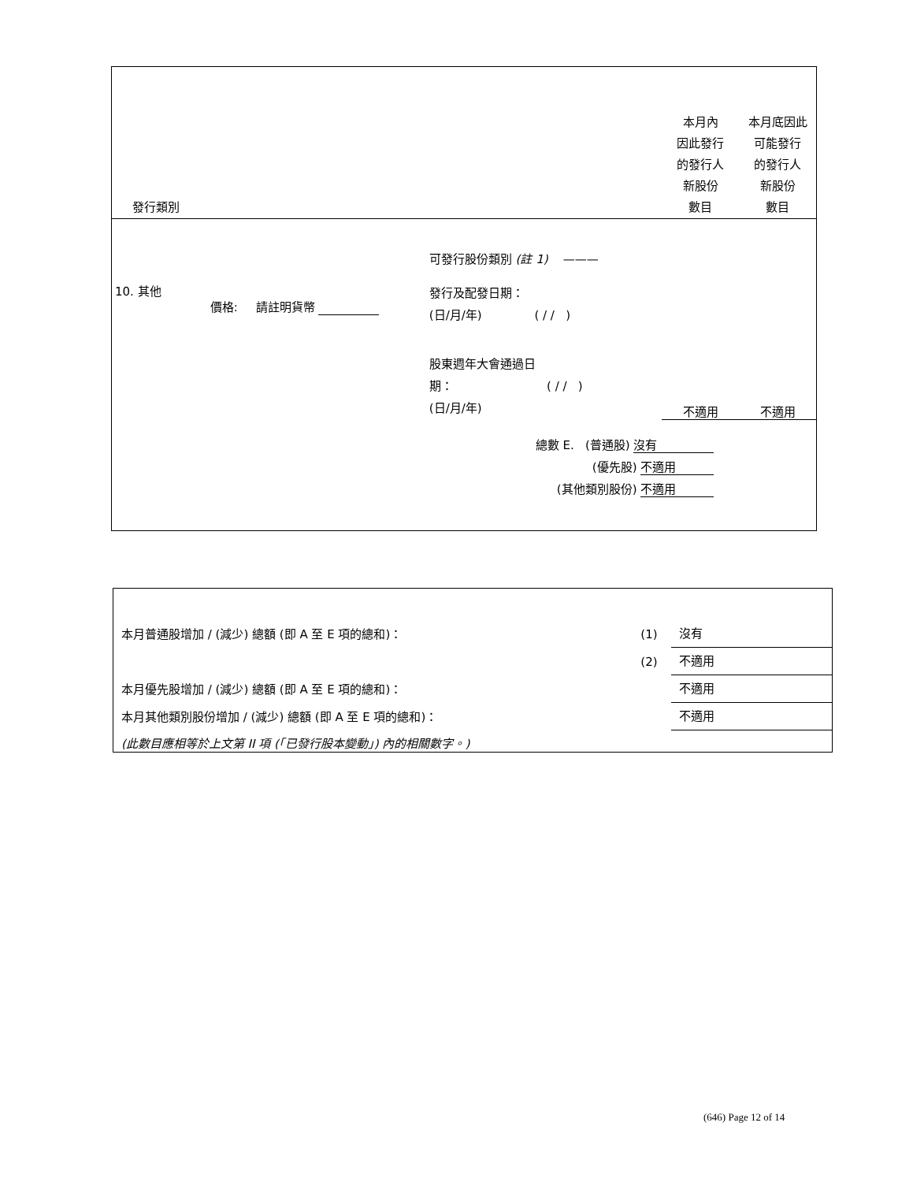| 發行類別 | | | | 本月內 因此發行 的發行人 新股份 數目 | 本月底因此 可能發行 的發行人 新股份 數目 |
| | | | 可發行股份類別 (註 1) ——— | | |
| 10. 其他 | 價格: | 請註明貨幣 | 發行及配發日期： (日/月/年) ( / / ) | | |
| | | | 股東週年大會通過日 期： ( / / ) (日/月/年) | 不適用 | 不適用 |
| 總數 E. (普通股) 沒有 (優先股) 不適用 (其他類別股份) 不適用 | | | | | |
| 本月普通股增加 / (減少) 總額 (即 A 至 E 項的總和)： | (1) | 沒有 |
| | (2) | 不適用 |
| 本月優先股增加 / (減少) 總額 (即 A 至 E 項的總和)： | | 不適用 |
| 本月其他類別股份增加 / (減少) 總額 (即 A 至 E 項的總和)： | | 不適用 |
| (此數目應相等於上文第 II 項 (「已發行股本變動」) 內的相關數字。) | | |
(646) Page 12 of 14